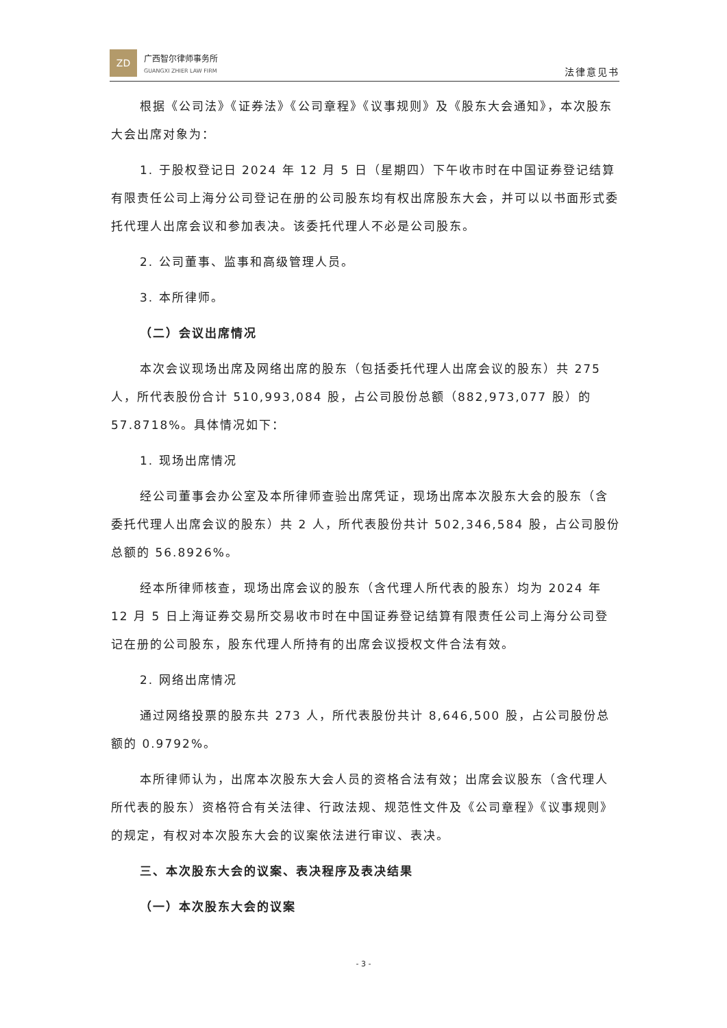ZD
广西智尔律师事务所
GUANGXI ZHIER LAW FIRM
法律意见书
根据《公司法》《证券法》《公司章程》《议事规则》及《股东大会通知》，本次股东大会出席对象为：
1. 于股权登记日 2024 年 12 月 5 日（星期四）下午收市时在中国证券登记结算有限责任公司上海分公司登记在册的公司股东均有权出席股东大会，并可以以书面形式委托代理人出席会议和参加表决。该委托代理人不必是公司股东。
2. 公司董事、监事和高级管理人员。
3. 本所律师。
（二）会议出席情况
本次会议现场出席及网络出席的股东（包括委托代理人出席会议的股东）共 275 人，所代表股份合计 510,993,084 股，占公司股份总额（882,973,077 股）的 57.8718%。具体情况如下：
1. 现场出席情况
经公司董事会办公室及本所律师查验出席凭证，现场出席本次股东大会的股东（含委托代理人出席会议的股东）共 2 人，所代表股份共计 502,346,584 股，占公司股份总额的 56.8926%。
经本所律师核查，现场出席会议的股东（含代理人所代表的股东）均为 2024 年 12 月 5 日上海证券交易所交易收市时在中国证券登记结算有限责任公司上海分公司登记在册的公司股东，股东代理人所持有的出席会议授权文件合法有效。
2. 网络出席情况
通过网络投票的股东共 273 人，所代表股份共计 8,646,500 股，占公司股份总额的 0.9792%。
本所律师认为，出席本次股东大会人员的资格合法有效；出席会议股东（含代理人所代表的股东）资格符合有关法律、行政法规、规范性文件及《公司章程》《议事规则》的规定，有权对本次股东大会的议案依法进行审议、表决。
三、本次股东大会的议案、表决程序及表决结果
（一）本次股东大会的议案
- 3 -